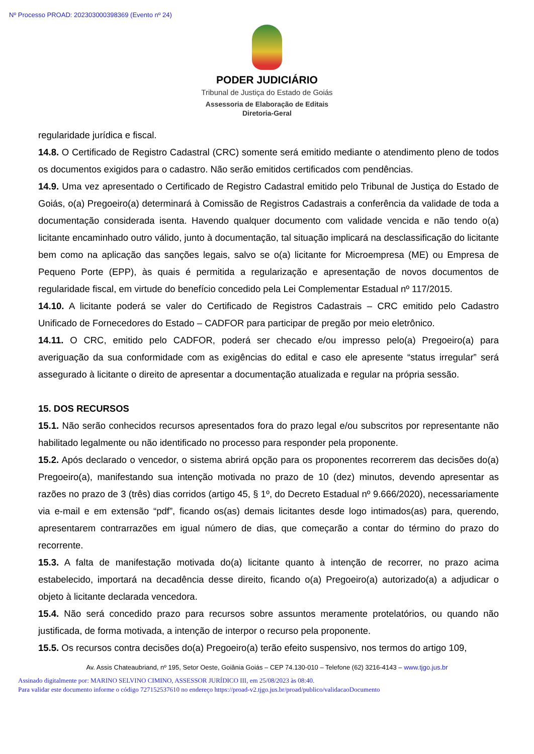Nº Processo PROAD: 202303000398369 (Evento nº 24)
PODER JUDICIÁRIO
Tribunal de Justiça do Estado de Goiás
Assessoria de Elaboração de Editais
Diretoria-Geral
regularidade jurídica e fiscal.
14.8. O Certificado de Registro Cadastral (CRC) somente será emitido mediante o atendimento pleno de todos os documentos exigidos para o cadastro. Não serão emitidos certificados com pendências.
14.9. Uma vez apresentado o Certificado de Registro Cadastral emitido pelo Tribunal de Justiça do Estado de Goiás, o(a) Pregoeiro(a) determinará à Comissão de Registros Cadastrais a conferência da validade de toda a documentação considerada isenta. Havendo qualquer documento com validade vencida e não tendo o(a) licitante encaminhado outro válido, junto à documentação, tal situação implicará na desclassificação do licitante bem como na aplicação das sanções legais, salvo se o(a) licitante for Microempresa (ME) ou Empresa de Pequeno Porte (EPP), às quais é permitida a regularização e apresentação de novos documentos de regularidade fiscal, em virtude do benefício concedido pela Lei Complementar Estadual nº 117/2015.
14.10. A licitante poderá se valer do Certificado de Registros Cadastrais – CRC emitido pelo Cadastro Unificado de Fornecedores do Estado – CADFOR para participar de pregão por meio eletrônico.
14.11. O CRC, emitido pelo CADFOR, poderá ser checado e/ou impresso pelo(a) Pregoeiro(a) para averiguação da sua conformidade com as exigências do edital e caso ele apresente “status irregular” será assegurado à licitante o direito de apresentar a documentação atualizada e regular na própria sessão.
15. DOS RECURSOS
15.1. Não serão conhecidos recursos apresentados fora do prazo legal e/ou subscritos por representante não habilitado legalmente ou não identificado no processo para responder pela proponente.
15.2. Após declarado o vencedor, o sistema abrirá opção para os proponentes recorrerem das decisões do(a) Pregoeiro(a), manifestando sua intenção motivada no prazo de 10 (dez) minutos, devendo apresentar as razões no prazo de 3 (três) dias corridos (artigo 45, § 1º, do Decreto Estadual nº 9.666/2020), necessariamente via e-mail e em extensão “pdf”, ficando os(as) demais licitantes desde logo intimados(as) para, querendo, apresentarem contrarrazões em igual número de dias, que começarão a contar do término do prazo do recorrente.
15.3. A falta de manifestação motivada do(a) licitante quanto à intenção de recorrer, no prazo acima estabelecido, importará na decadência desse direito, ficando o(a) Pregoeiro(a) autorizado(a) a adjudicar o objeto à licitante declarada vencedora.
15.4. Não será concedido prazo para recursos sobre assuntos meramente protelatórios, ou quando não justificada, de forma motivada, a intenção de interpor o recurso pela proponente.
15.5. Os recursos contra decisões do(a) Pregoeiro(a) terão efeito suspensivo, nos termos do artigo 109,
Av. Assis Chateaubriand, nº 195, Setor Oeste, Goiânia Goiás – CEP 74.130-010 – Telefone (62) 3216-4143 – www.tjgo.jus.br
Assinado digitalmente por: MARINO SELVINO CIMINO, ASSESSOR JURÍDICO III, em 25/08/2023 às 08:40.
Para validar este documento informe o código 727152537610 no endereço https://proad-v2.tjgo.jus.br/proad/publico/validacaoDocumento